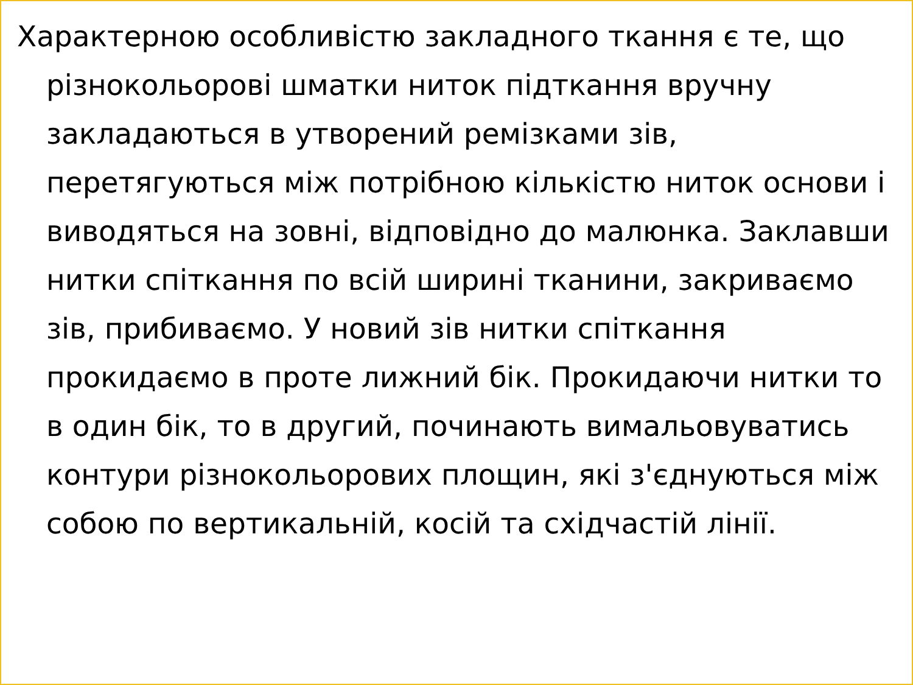Характерною особливістю закладного ткання є те, що різнокольорові шматки ниток підткання вручну закладаються в утворений ремізками зів, перетягуються між потрібною кількістю ниток основи і виводяться на зовні, відповідно до малюнка. Заклавши нитки спіткання по всій ширині тканини, закриваємо зів, прибиваємо. У новий зів нитки спіткання прокидаємо в проте лижний бік. Прокидаючи нитки то в один бік, то в другий, починають вимальовуватись контури різнокольорових площин, які з'єднуються між собою по вертикальній, косій та східчастій лінії.